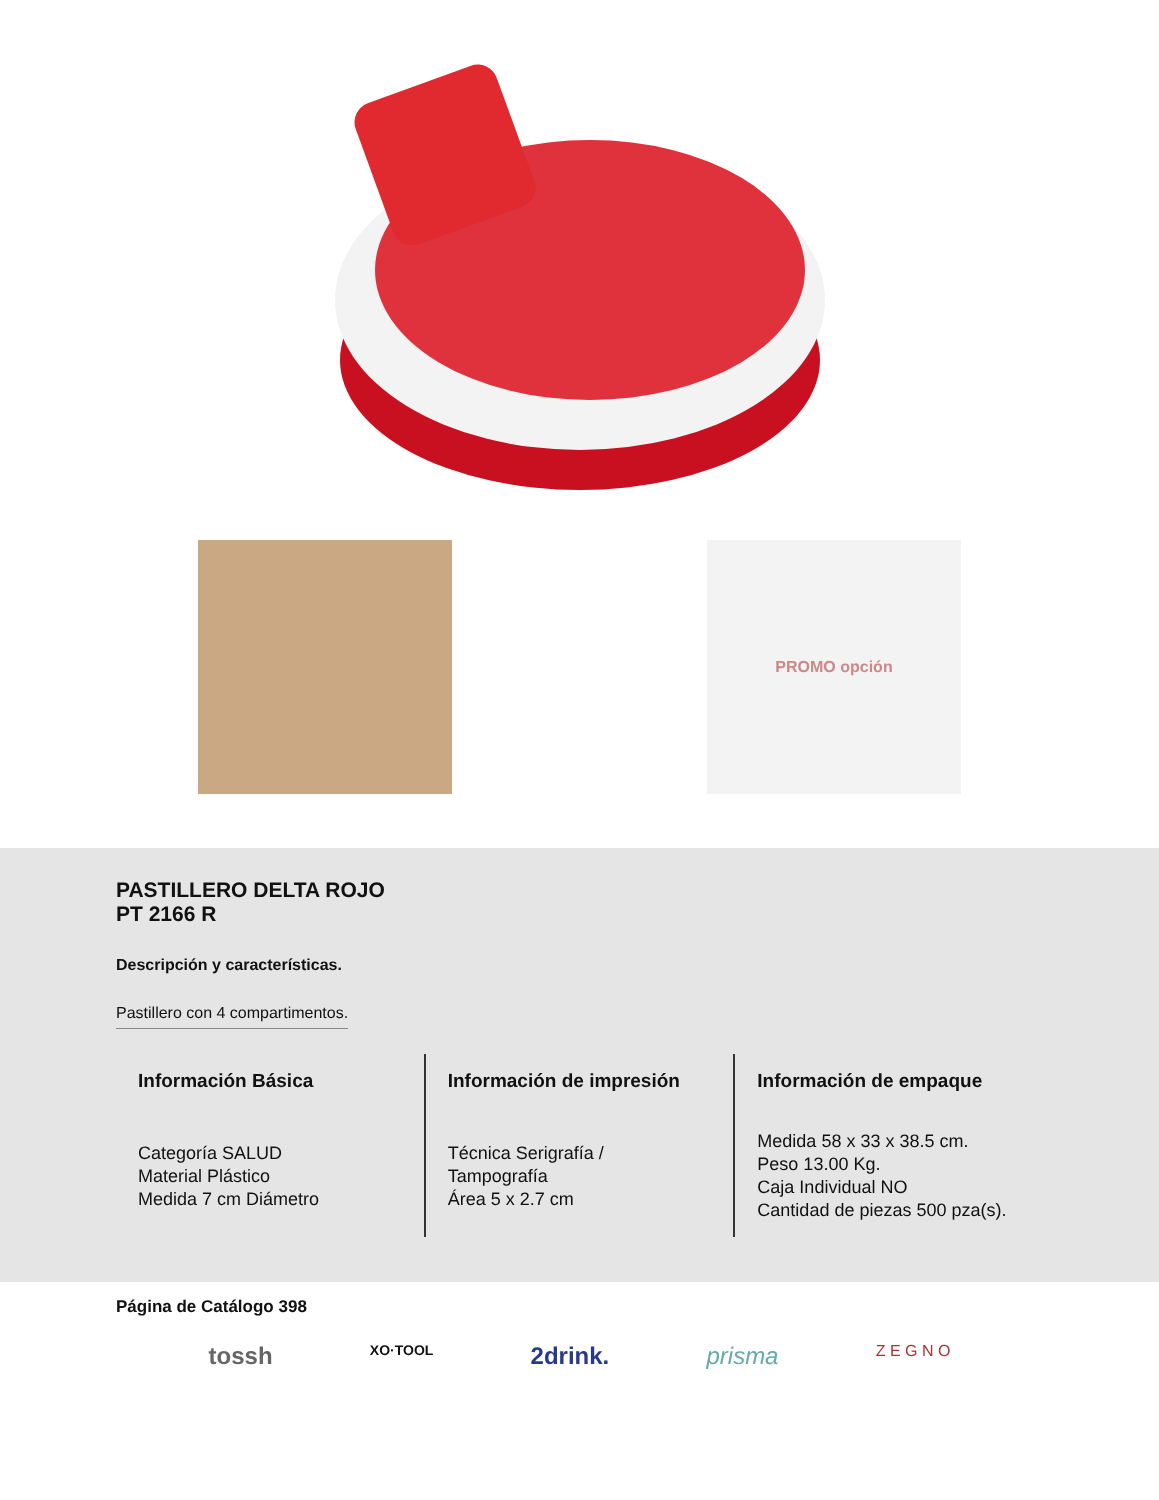PROMO opción
PASTILLERO DELTA ROJO
PT 2166 R
Descripción y características.
Pastillero con 4 compartimentos.
Información Básica
Categoría SALUD
Material Plástico
Medida 7 cm Diámetro
Información de impresión
Técnica Serigrafía /
Tampografía
Área 5 x 2.7 cm
Información de empaque
Medida 58 x 33 x 38.5 cm.
Peso 13.00 Kg.
Caja Individual NO
Cantidad de piezas 500 pza(s).
Página de Catálogo 398
tossh XO·TOOL 2drink. prisma Z E G N O